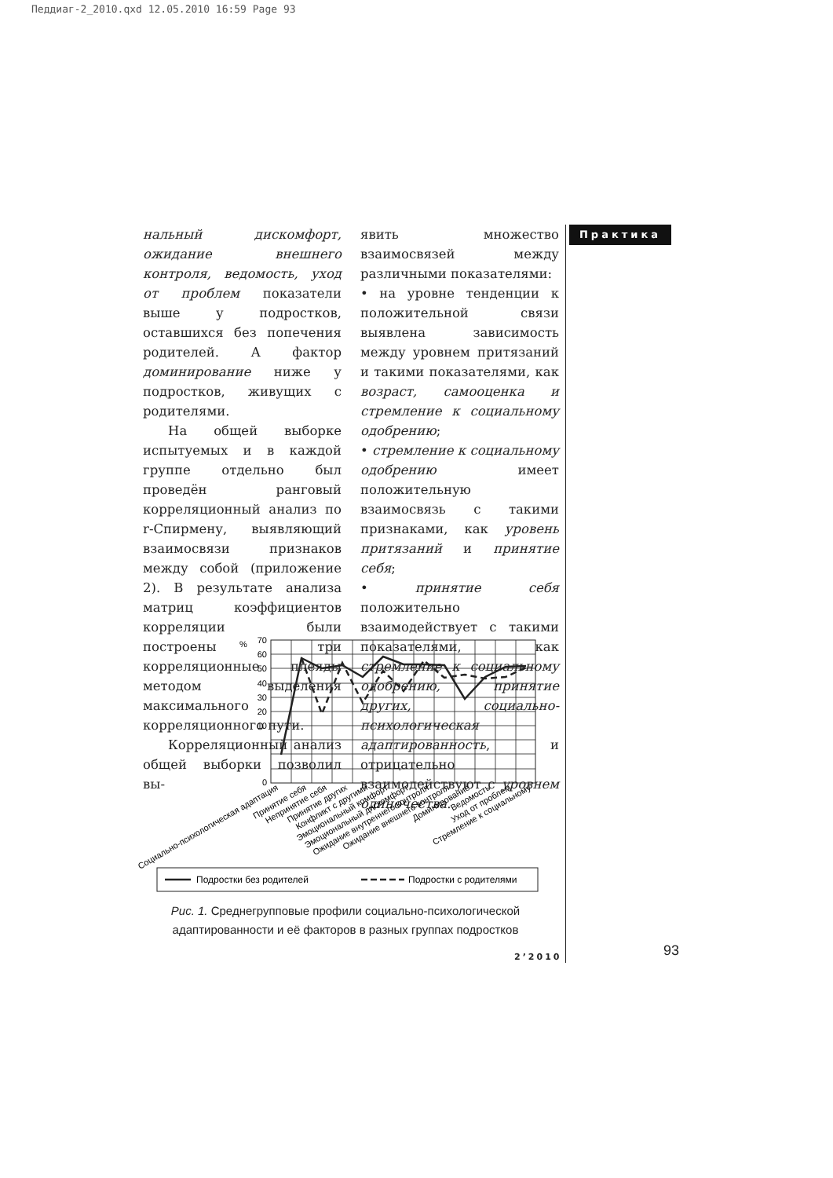Педдиаг-2_2010.qxd 12.05.2010 16:59 Page 93
Практика
нальный дискомфорт, ожидание внешнего контроля, ведомость, уход от проблем показатели выше у подростков, оставшихся без попечения родителей. А фактор доминирование ниже у подростков, живущих с родителями.
На общей выборке испытуемых и в каждой группе отдельно был проведён ранговый корреляционный анализ по r-Спирмену, выявляющий взаимосвязи признаков между собой (приложение 2). В результате анализа матриц коэффициентов корреляции были построены три корреляционные плеяды методом выделения максимального корреляционного пути.
Корреляционный анализ общей выборки позволил вы-
явить множество взаимосвязей между различными показателями:
• на уровне тенденции к положительной связи выявлена зависимость между уровнем притязаний и такими показателями, как возраст, самооценка и стремление к социальному одобрению;
• стремление к социальному одобрению имеет положительную взаимосвязь с такими признаками, как уровень притязаний и принятие себя;
• принятие себя положительно взаимодействует с такими показателями, как стремление к социальному одобрению, принятие других, социально-психологическая адаптированность, и отрицательно взаимодействуют с уровнем одиночества.
%
70
60
50
40
30
20
10
0
Социально-психологическая адаптация
Принятие себя
Непринятие себя
Принятие других
Конфликт с другими
Эмоциональный комфорт
Эмоциональный дискомфорт
Ожидание внутреннего контроля
Ожидание внешнего контроля
Доминирование
Ведомость
Уход от проблем
Стремление к социальному
Подростки без родителей
Подростки с родителями
Рис. 1. Среднегрупповые профили социально-психологической адаптированности и её факторов в разных группах подростков
2’2010 93